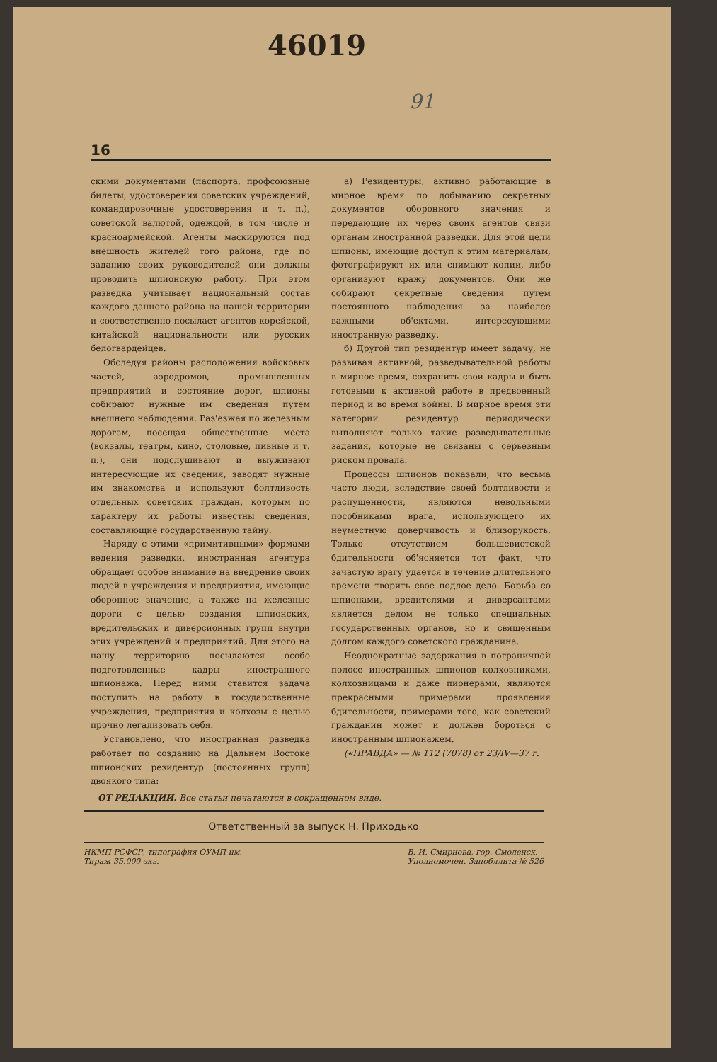46019
91
16
скими документами (паспорта, профсоюзные билеты, удостоверения советских учреждений, командировочные удостоверения и т. п.), советской валютой, одеждой, в том числе и красноармейской. Агенты маскируются под внешность жителей того района, где по заданию своих руководителей они должны проводить шпионскую работу. При этом разведка учитывает национальный состав каждого данного района на нашей территории и соответственно посылает агентов корейской, китайской национальности или русских белогвардейцев.
Обследуя районы расположения войсковых частей, аэродромов, промышленных предприятий и состояние дорог, шпионы собирают нужные им сведения путем внешнего наблюдения. Раз'езжая по железным дорогам, посещая общественные места (вокзалы, театры, кино, столовые, пивные и т. п.), они подслушивают и выуживают интересующие их сведения, заводят нужные им знакомства и используют болтливость отдельных советских граждан, которым по характеру их работы известны сведения, составляющие государственную тайну.
Наряду с этими «примитивными» формами ведения разведки, иностранная агентура обращает особое внимание на внедрение своих людей в учреждения и предприятия, имеющие оборонное значение, а также на железные дороги с целью создания шпионских, вредительских и диверсионных групп внутри этих учреждений и предприятий. Для этого на нашу территорию посылаются особо подготовленные кадры иностранного шпионажа. Перед ними ставится задача поступить на работу в государственные учреждения, предприятия и колхозы с целью прочно легализовать себя.
Установлено, что иностранная разведка работает по созданию на Дальнем Востоке шпионских резидентур (постоянных групп) двоякого типа:
а) Резидентуры, активно работающие в мирное время по добыванию секретных документов оборонного значения и передающие их через своих агентов связи органам иностранной разведки. Для этой цели шпионы, имеющие доступ к этим материалам, фотографируют их или снимают копии, либо организуют кражу документов. Они же собирают секретные сведения путем постоянного наблюдения за наиболее важными об'ектами, интересующими иностранную разведку.
б) Другой тип резидентур имеет задачу, не развивая активной, разведывательной работы в мирное время, сохранить свои кадры и быть готовыми к активной работе в предвоенный период и во время войны. В мирное время эти категории резидентур периодически выполняют только такие разведывательные задания, которые не связаны с серьезным риском провала.
Процессы шпионов показали, что весьма часто люди, вследствие своей болтливости и распущенности, являются невольными пособниками врага, использующего их неуместную доверчивость и близорукость. Только отсутствием большевистской бдительности об'ясняется тот факт, что зачастую врагу удается в течение длительного времени творить свое подлое дело. Борьба со шпионами, вредителями и диверсантами является делом не только специальных государственных органов, но и священным долгом каждого советского гражданина.
Неоднократные задержания в пограничной полосе иностранных шпионов колхозниками, колхозницами и даже пионерами, являются прекрасными примерами проявления бдительности, примерами того, как советский гражданин может и должен бороться с иностранным шпионажем.
(«ПРАВДА» — № 112 (7078) от 23/IV—37 г.
ОТ РЕДАКЦИИ. Все статьи печатаются в сокращенном виде.
Ответственный за выпуск Н. Приходько
НКМП РСФСР, типография ОУМП им.
Тираж 35.000 экз.
В. И. Смирнова, гор. Смоленск.
Уполномочен. Запобллита № 526